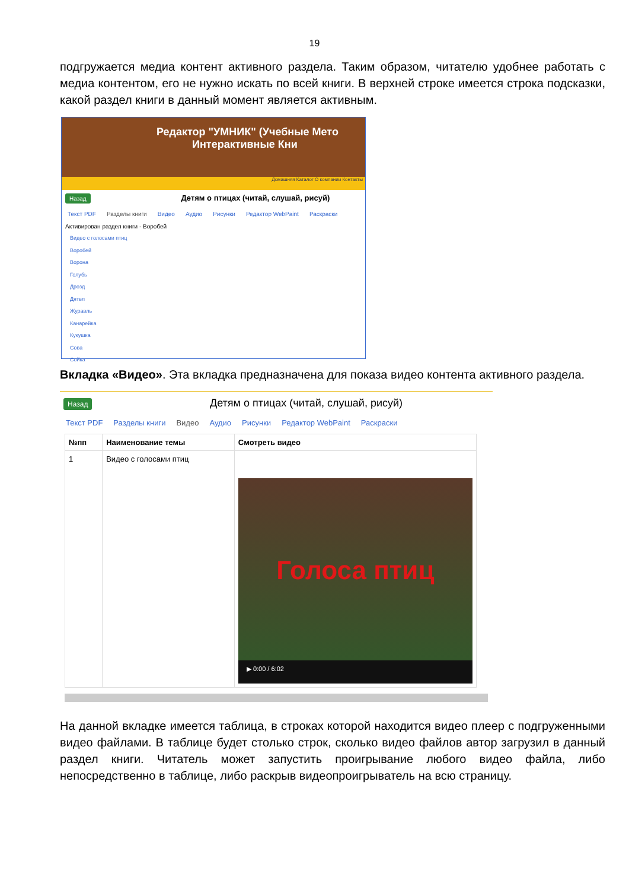19
подгружается медиа контент активного раздела. Таким образом, читателю удобнее работать с медиа контентом, его не нужно искать по всей книги. В верхней строке имеется строка подсказки, какой раздел книги в данный момент является активным.
Редактор "УМНИК" (Учебные Мето
Интерактивные Кни
Домашняя Каталог О компании Контакты
Назад Детям о птицах (читай, слушай, рисуй)
Текст PDF Разделы книги Видео Аудио Рисунки Редактор WebPaint Раскраски
Активирован раздел книги - Воробей
Видео с голосами птиц
Воробей
Ворона
Голубь
Дрозд
Дятел
Журавль
Канарейка
Кукушка
Сова
Сойка
Вкладка «Видео». Эта вкладка предназначена для показа видео контента активного раздела.
Назад Детям о птицах (читай, слушай, рисуй)
Текст PDF Разделы книги Видео Аудио Рисунки Редактор WebPaint Раскраски
| №пп | Наименование темы | Смотреть видео |
| --- | --- | --- |
| 1 | Видео с голосами птиц | Голоса птиц ▶ 0:00 / 6:02 |
На данной вкладке имеется таблица, в строках которой находится видео плеер с подгруженными видео файлами. В таблице будет столько строк, сколько видео файлов автор загрузил в данный раздел книги. Читатель может запустить проигрывание любого видео файла, либо непосредственно в таблице, либо раскрыв видеопроигрыватель на всю страницу.